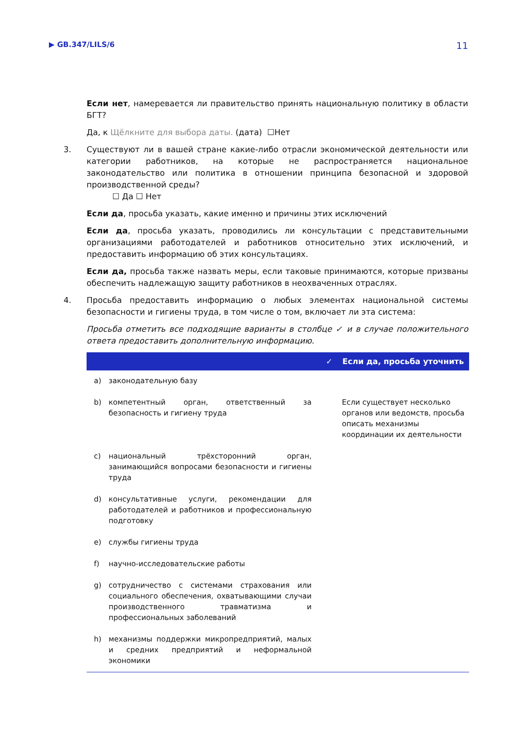▶ GB.347/LILS/6 11
Если нет, намеревается ли правительство принять национальную политику в области БГТ?
Да, к Щёлкните для выбора даты. (дата) ☐Нет
3. Существуют ли в вашей стране какие-либо отрасли экономической деятельности или категории работников, на которые не распространяется национальное законодательство или политика в отношении принципа безопасной и здоровой производственной среды?
☐ Да ☐ Нет
Если да, просьба указать, какие именно и причины этих исключений
Если да, просьба указать, проводились ли консультации с представительными организациями работодателей и работников относительно этих исключений, и предоставить информацию об этих консультациях.
Если да, просьба также назвать меры, если таковые принимаются, которые призваны обеспечить надлежащую защиту работников в неохваченных отраслях.
4. Просьба предоставить информацию о любых элементах национальной системы безопасности и гигиены труда, в том числе о том, включает ли эта система:
Просьба отметить все подходящие варианты в столбце ✓ и в случае положительного ответа предоставить дополнительную информацию.
| | | ✓ | Если да, просьба уточнить |
| --- | --- | --- | --- |
| a) | законодательную базу | | |
| b) | компетентный орган, ответственный за безопасность и гигиену труда | | Если существует несколько органов или ведомств, просьба описать механизмы координации их деятельности |
| c) | национальный трёхсторонний орган, занимающийся вопросами безопасности и гигиены труда | | |
| d) | консультативные услуги, рекомендации для работодателей и работников и профессиональную подготовку | | |
| e) | службы гигиены труда | | |
| f) | научно-исследовательские работы | | |
| g) | сотрудничество с системами страхования или социального обеспечения, охватывающими случаи производственного травматизма и профессиональных заболеваний | | |
| h) | механизмы поддержки микропредприятий, малых и средних предприятий и неформальной экономики | | |